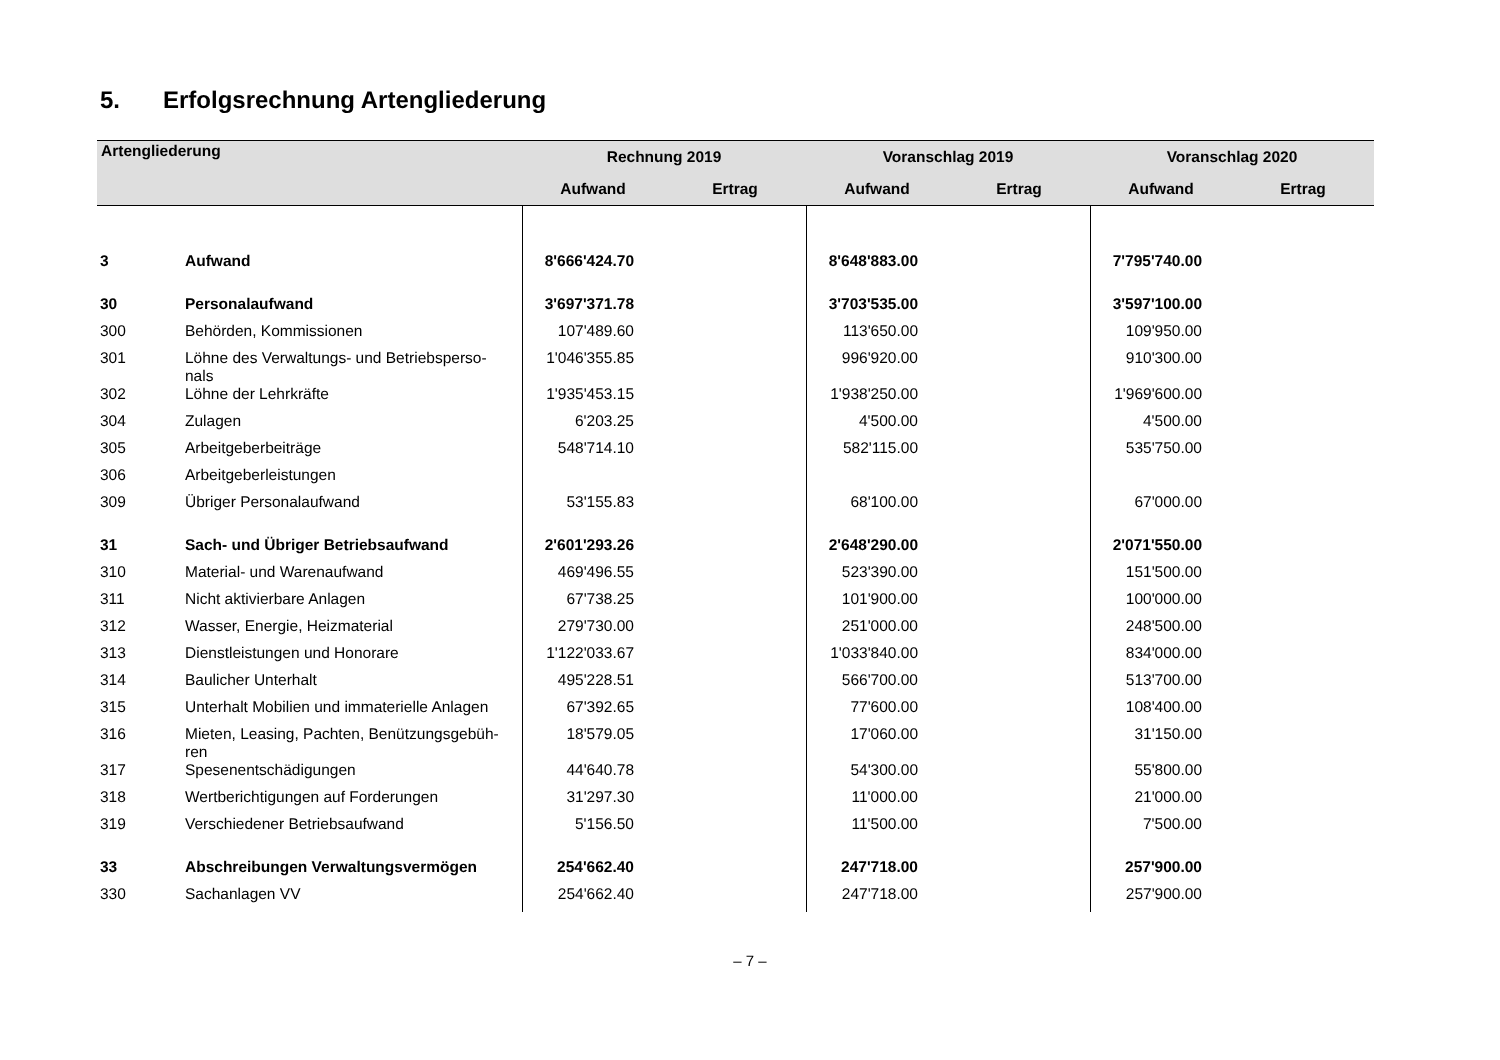5. Erfolgsrechnung Artengliederung
| Artengliederung | | Rechnung 2019 | | Voranschlag 2019 | | Voranschlag 2020 | |
| --- | --- | --- | --- | --- | --- | --- | --- |
| | | Aufwand | Ertrag | Aufwand | Ertrag | Aufwand | Ertrag |
| 3 | Aufwand | 8'666'424.70 | | 8'648'883.00 | | 7'795'740.00 | |
| 30 | Personalaufwand | 3'697'371.78 | | 3'703'535.00 | | 3'597'100.00 | |
| 300 | Behörden, Kommissionen | 107'489.60 | | 113'650.00 | | 109'950.00 | |
| 301 | Löhne des Verwaltungs- und Betriebsperso- nals | 1'046'355.85 | | 996'920.00 | | 910'300.00 | |
| 302 | Löhne der Lehrkräfte | 1'935'453.15 | | 1'938'250.00 | | 1'969'600.00 | |
| 304 | Zulagen | 6'203.25 | | 4'500.00 | | 4'500.00 | |
| 305 | Arbeitgeberbeiträge | 548'714.10 | | 582'115.00 | | 535'750.00 | |
| 306 | Arbeitgeberleistungen | | | | | | |
| 309 | Übriger Personalaufwand | 53'155.83 | | 68'100.00 | | 67'000.00 | |
| 31 | Sach- und Übriger Betriebsaufwand | 2'601'293.26 | | 2'648'290.00 | | 2'071'550.00 | |
| 310 | Material- und Warenaufwand | 469'496.55 | | 523'390.00 | | 151'500.00 | |
| 311 | Nicht aktivierbare Anlagen | 67'738.25 | | 101'900.00 | | 100'000.00 | |
| 312 | Wasser, Energie, Heizmaterial | 279'730.00 | | 251'000.00 | | 248'500.00 | |
| 313 | Dienstleistungen und Honorare | 1'122'033.67 | | 1'033'840.00 | | 834'000.00 | |
| 314 | Baulicher Unterhalt | 495'228.51 | | 566'700.00 | | 513'700.00 | |
| 315 | Unterhalt Mobilien und immaterielle Anlagen | 67'392.65 | | 77'600.00 | | 108'400.00 | |
| 316 | Mieten, Leasing, Pachten, Benützungsgebüh- ren | 18'579.05 | | 17'060.00 | | 31'150.00 | |
| 317 | Spesenentschädigungen | 44'640.78 | | 54'300.00 | | 55'800.00 | |
| 318 | Wertberichtigungen auf Forderungen | 31'297.30 | | 11'000.00 | | 21'000.00 | |
| 319 | Verschiedener Betriebsaufwand | 5'156.50 | | 11'500.00 | | 7'500.00 | |
| 33 | Abschreibungen Verwaltungsvermögen | 254'662.40 | | 247'718.00 | | 257'900.00 | |
| 330 | Sachanlagen VV | 254'662.40 | | 247'718.00 | | 257'900.00 | |
– 7 –